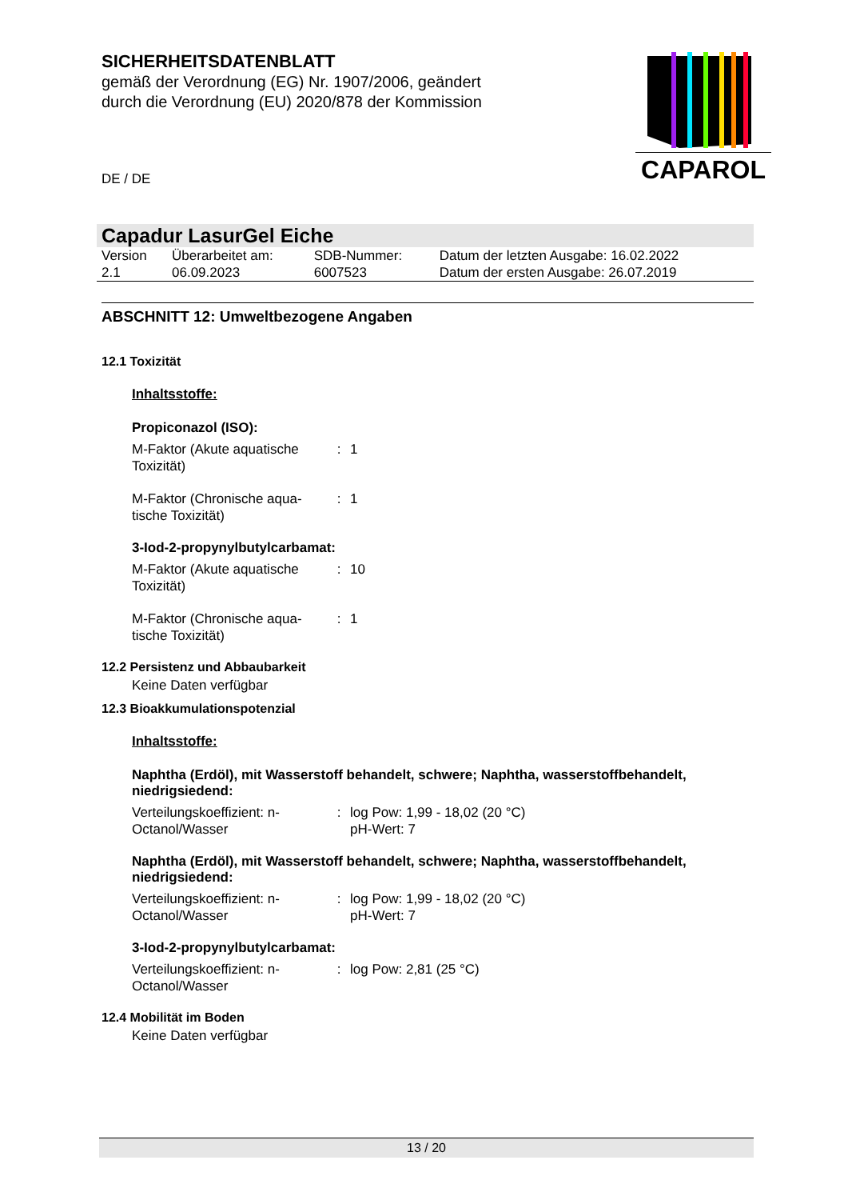SICHERHEITSDATENBLATT
gemäß der Verordnung (EG) Nr. 1907/2006, geändert
durch die Verordnung (EU) 2020/878 der Kommission
DE / DE
CAPAROL
Capadur LasurGel Eiche
| Version 2.1 | Überarbeitet am: 06.09.2023 | SDB-Nummer: 6007523 | Datum der letzten Ausgabe: 16.02.2022 Datum der ersten Ausgabe: 26.07.2019 |
ABSCHNITT 12: Umweltbezogene Angaben
12.1 Toxizität
Inhaltsstoffe:
Propiconazol (ISO):
| M-Faktor (Akute aquatische Toxizität) | : | 1 |
| M-Faktor (Chronische aqua-tische Toxizität) | : | 1 |
3-Iod-2-propynylbutylcarbamat:
| M-Faktor (Akute aquatische Toxizität) | : | 10 |
| M-Faktor (Chronische aqua-tische Toxizität) | : | 1 |
12.2 Persistenz und Abbaubarkeit
Keine Daten verfügbar
12.3 Bioakkumulationspotenzial
Inhaltsstoffe:
Naphtha (Erdöl), mit Wasserstoff behandelt, schwere; Naphtha, wasserstoffbehandelt, niedrigsiedend:
| Verteilungskoeffizient: n-Octanol/Wasser | : | log Pow: 1,99 - 18,02 (20 °C) pH-Wert: 7 |
Naphtha (Erdöl), mit Wasserstoff behandelt, schwere; Naphtha, wasserstoffbehandelt, niedrigsiedend:
| Verteilungskoeffizient: n-Octanol/Wasser | : | log Pow: 1,99 - 18,02 (20 °C) pH-Wert: 7 |
3-Iod-2-propynylbutylcarbamat:
| Verteilungskoeffizient: n-Octanol/Wasser | : | log Pow: 2,81 (25 °C) |
12.4 Mobilität im Boden
Keine Daten verfügbar
13 / 20